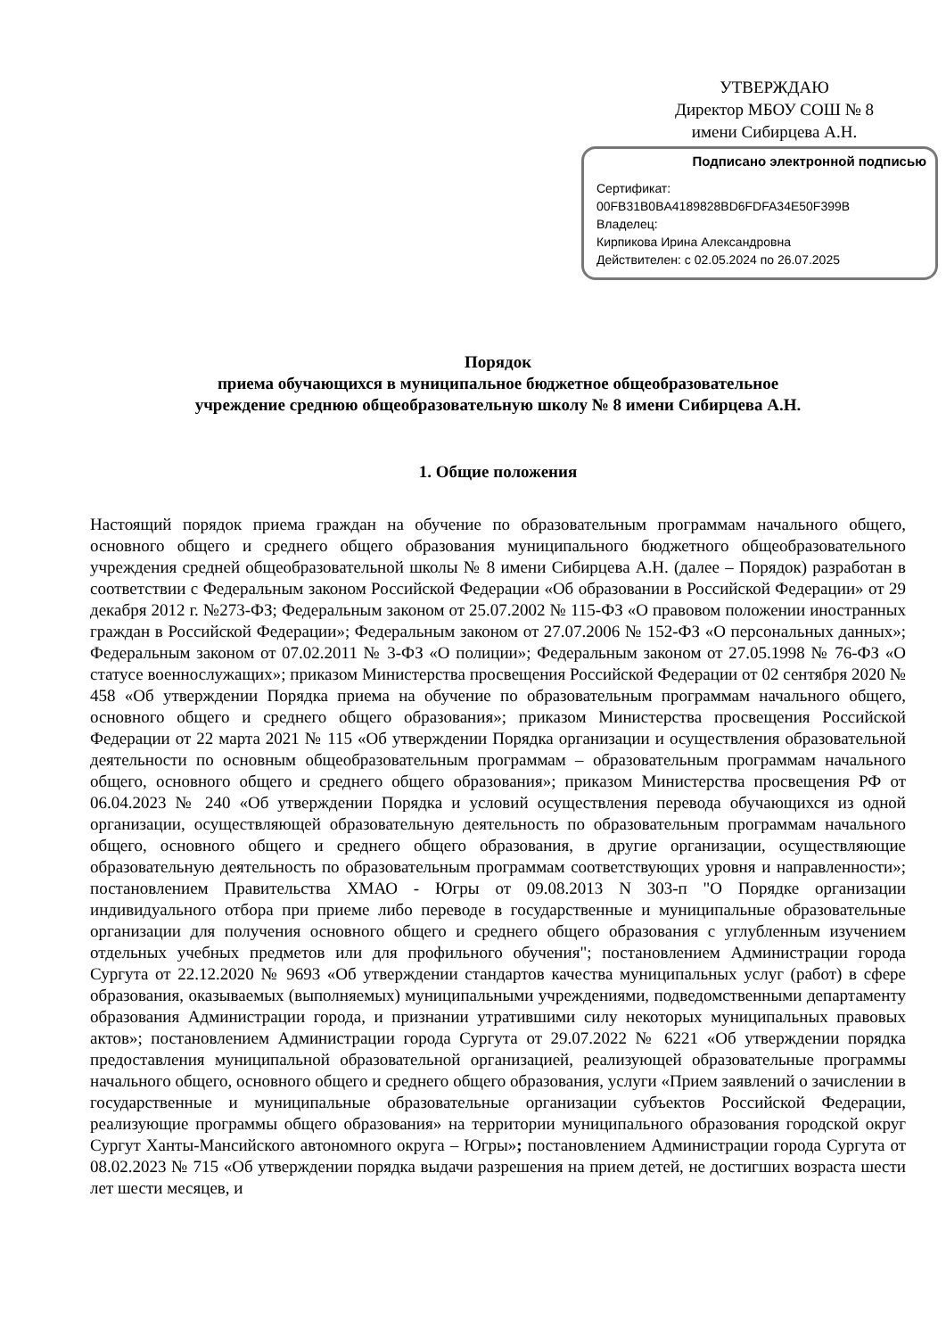УТВЕРЖДАЮ
Директор МБОУ СОШ № 8
имени Сибирцева А.Н.
Подписано электронной подписью
Сертификат:
00FB31B0BA4189828BD6FDFA34E50F399B
Владелец:
Кирпикова Ирина Александровна
Действителен: с 02.05.2024 по 26.07.2025
Порядок
приема обучающихся в муниципальное бюджетное общеобразовательное
учреждение среднюю общеобразовательную школу № 8 имени Сибирцева А.Н.
1. Общие положения
Настоящий порядок приема граждан на обучение по образовательным программам начального общего, основного общего и среднего общего образования муниципального бюджетного общеобразовательного учреждения средней общеобразовательной школы № 8 имени Сибирцева А.Н. (далее – Порядок) разработан в соответствии с Федеральным законом Российской Федерации «Об образовании в Российской Федерации» от 29 декабря 2012 г. №273-ФЗ; Федеральным законом от 25.07.2002 № 115-ФЗ «О правовом положении иностранных граждан в Российской Федерации»; Федеральным законом от 27.07.2006 № 152-ФЗ «О персональных данных»; Федеральным законом от 07.02.2011 № 3-ФЗ «О полиции»; Федеральным законом от 27.05.1998 № 76-ФЗ «О статусе военнослужащих»; приказом Министерства просвещения Российской Федерации от 02 сентября 2020 № 458 «Об утверждении Порядка приема на обучение по образовательным программам начального общего, основного общего и среднего общего образования»; приказом Министерства просвещения Российской Федерации от 22 марта 2021 № 115 «Об утверждении Порядка организации и осуществления образовательной деятельности по основным общеобразовательным программам – образовательным программам начального общего, основного общего и среднего общего образования»; приказом Министерства просвещения РФ от 06.04.2023 № 240 «Об утверждении Порядка и условий осуществления перевода обучающихся из одной организации, осуществляющей образовательную деятельность по образовательным программам начального общего, основного общего и среднего общего образования, в другие организации, осуществляющие образовательную деятельность по образовательным программам соответствующих уровня и направленности»; постановлением Правительства ХМАО - Югры от 09.08.2013 N 303-п "О Порядке организации индивидуального отбора при приеме либо переводе в государственные и муниципальные образовательные организации для получения основного общего и среднего общего образования с углубленным изучением отдельных учебных предметов или для профильного обучения"; постановлением Администрации города Сургута от 22.12.2020 № 9693 «Об утверждении стандартов качества муниципальных услуг (работ) в сфере образования, оказываемых (выполняемых) муниципальными учреждениями, подведомственными департаменту образования Администрации города, и признании утратившими силу некоторых муниципальных правовых актов»; постановлением Администрации города Сургута от 29.07.2022 № 6221 «Об утверждении порядка предоставления муниципальной образовательной организацией, реализующей образовательные программы начального общего, основного общего и среднего общего образования, услуги «Прием заявлений о зачислении в государственные и муниципальные образовательные организации субъектов Российской Федерации, реализующие программы общего образования» на территории муниципального образования городской округ Сургут Ханты-Мансийского автономного округа – Югры»; постановлением Администрации города Сургута от 08.02.2023 № 715 «Об утверждении порядка выдачи разрешения на прием детей, не достигших возраста шести лет шести месяцев, и